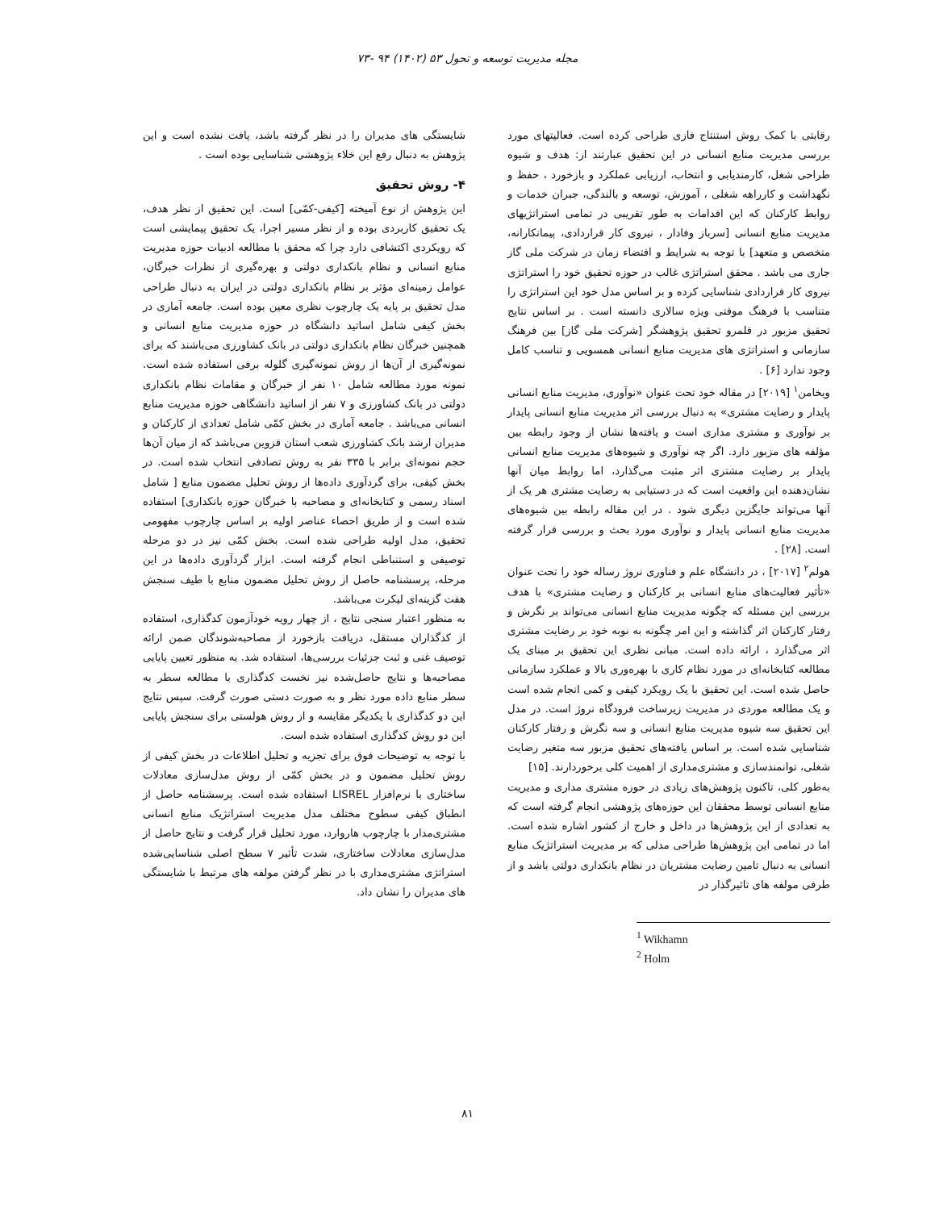مجله مدیریت توسعه و تحول ۵۳ (۱۴۰۲) ۹۴ -۷۳
رقابتی با کمک روش استنتاج فازی طراحی کرده است. فعالیتهای مورد بررسی مدیریت منابع انسانی در این تحقیق عبارتند از: هدف و شیوه طراحی شغل، کارمندیابی و انتخاب، ارزیابی عملکرد و بازخورد ، حفظ و نگهداشت و کارراهه شغلی ، آموزش، توسعه و بالندگی، جبران خدمات و روابط کارکنان که این اقدامات به طور تقریبی در تمامی استراتژیهای مدیریت منابع انسانی [سرباز وفادار ، نیروی کار قراردادی، پیمانکارانه، متخصص و متعهد] با توجه به شرایط و اقتضاء زمان در شرکت ملی گاز جاری می باشد . محقق استراتژی غالب در حوزه تحقیق خود را استراتژی نیروی کار قراردادی شناسایی کرده و بر اساس مدل خود این استراتژی را متناسب با فرهنگ موقتی ویژه سالاری دانسته است . بر اساس نتایج تحقیق مزبور در قلمرو تحقیق پژوهشگر [شرکت ملی گاز] بین فرهنگ سازمانی و استراتژی های مدیریت منابع انسانی همسویی و تناسب کامل وجود ندارد [۶] .
ویخامن<sup>۱</sup> [۲۰۱۹] در مقاله خود تحت عنوان «نوآوری، مدیریت منابع انسانی پایدار و رضایت مشتری» به دنبال بررسی اثر مدیریت منابع انسانی پایدار بر نوآوری و مشتری مداری است و یافته‌ها نشان از وجود رابطه بین مؤلفه های مزبور دارد. اگر چه نوآوری و شیوه‌های مدیریت منابع انسانی پایدار بر رضایت مشتری اثر مثبت می‌گذارد، اما روابط میان آنها نشان‌دهنده این واقعیت است که در دستیابی به رضایت مشتری هر یک از آنها می‌تواند جایگزین دیگری شود . در این مقاله رابطه بین شیوه‌های مدیریت منابع انسانی پایدار و نوآوری مورد بحث و بررسی قرار گرفته است. [۲۸] .
هولم<sup>۲</sup> [۲۰۱۷] ، در دانشگاه علم و فناوری نروژ رساله خود را تحت عنوان «تأثیر فعالیت‌های منابع انسانی بر کارکنان و رضایت مشتری» با هدف بررسی این مسئله که چگونه مدیریت منابع انسانی می‌تواند بر نگرش و رفتار کارکنان اثر گذاشته و این امر چگونه به نوبه خود بر رضایت مشتری اثر می‌گذارد ، ارائه داده است. مبانی نظری این تحقیق بر مبنای یک مطالعه کتابخانه‌ای در مورد نظام کاری با بهره‌وری بالا و عملکرد سازمانی حاصل شده است. این تحقیق با یک رویکرد کیفی و کمی انجام شده است و یک مطالعه موردی در مدیریت زیرساخت فرودگاه نروژ است. در مدل این تحقیق سه شیوه مدیریت منابع انسانی و سه نگرش و رفتار کارکنان شناسایی شده است. بر اساس یافته‌های تحقیق مزبور سه متغیر رضایت شغلی، توانمندسازی و مشتری‌مداری از اهمیت کلی برخوردارند. [۱۵]
به‌طور کلی، تاکنون پژوهش‌های زیادی در حوزه مشتری مداری و مدیریت منابع انسانی توسط محققان این حوزه‌های پژوهشی انجام گرفته است که به تعدادی از این پژوهش‌ها در داخل و خارج از کشور اشاره شده است. اما در تمامی این پژوهش‌ها طراحی مدلی که بر مدیریت استراتژیک منابع انسانی به دنبال تامین رضایت مشتریان در نظام بانکداری دولتی باشد و از طرفی مولفه های تاثیرگذار در
<sup>1</sup> Wikhamn
<sup>2</sup> Holm
شایستگی های مدیران را در نظر گرفته باشد، یافت نشده است و این پژوهش به دنبال رفع این خلاء پژوهشی شناسایی بوده است .
۴- روش تحقیق
این پژوهش از نوع آمیخته [کیفی-کمّی] است. این تحقیق از نظر هدف، یک تحقیق کاربردی بوده و از نظر مسیر اجرا، یک تحقیق پیمایشی است که رویکردی اکتشافی دارد چرا که محقق با مطالعه ادبیات حوزه مدیریت منابع انسانی و نظام بانکداری دولتی و بهره‌گیری از نظرات خبرگان، عوامل زمینه‌ای مؤثر بر نظام بانکداری دولتی در ایران به دنبال طراحی مدل تحقیق بر پایه یک چارچوب نظری معین بوده است. جامعه آماری در بخش کیفی شامل اساتید دانشگاه در حوزه مدیریت منابع انسانی و همچنین خبرگان نظام بانکداری دولتی در بانک کشاورزی می‌باشند که برای نمونه‌گیری از آن‌ها از روش نمونه‌گیری گلوله برفی استفاده شده است. نمونه مورد مطالعه شامل ۱۰ نفر از خبرگان و مقامات نظام بانکداری دولتی در بانک کشاورزی و ۷ نفر از اساتید دانشگاهی حوزه مدیریت منابع انسانی می‌باشد . جامعه آماری در بخش کمّی شامل تعدادی از کارکنان و مدیران ارشد بانک کشاورزی شعب استان قزوین می‌باشد که از میان آن‌ها حجم نمونه‌ای برابر با ۳۳۵ نفر به روش تصادفی انتخاب شده است. در بخش کیفی، برای گردآوری داده‌ها از روش تحلیل مضمون منابع [ شامل اسناد رسمی و کتابخانه‌ای و مصاحبه با خبرگان حوزه بانکداری] استفاده شده است و از طریق احصاء عناصر اولیه بر اساس چارچوب مفهومی تحقیق، مدل اولیه طراحی شده است. بخش کمّی نیز در دو مرحله توصیفی و استنباطی انجام گرفته است. ابزار گردآوری داده‌ها در این مرحله، پرسشنامه حاصل از روش تحلیل مضمون منابع با طیف سنجش هفت گزینه‌ای لیکرت می‌باشد.
به منظور اعتبار سنجی نتایج ، از چهار رویه خودآزمون کدگذاری، استفاده از کدگذاران مستقل، دریافت بازخورد از مصاحبه‌شوندگان ضمن ارائه توصیف غنی و ثبت جزئیات بررسی‌ها، استفاده شد. به منظور تعیین پایایی مصاحبه‌ها و نتایج حاصل‌شده نیز نخست کدگذاری با مطالعه سطر به سطر منابع داده مورد نظر و به صورت دستی صورت گرفت. سپس نتایج این دو کدگذاری با یکدیگر مقایسه و از روش هولستی برای سنجش پایایی این دو روش کدگذاری استفاده شده است.
با توجه به توضیحات فوق برای تجزیه و تحلیل اطلاعات در بخش کیفی از روش تحلیل مضمون و در بخش کمّی از روش مدل‌سازی معادلات ساختاری با نرم‌افزار LISREL استفاده شده است. پرسشنامه حاصل از انطباق کیفی سطوح مختلف مدل مدیریت استراتژیک منابع انسانی مشتری‌مدار با چارچوب هاروارد، مورد تحلیل قرار گرفت و نتایج حاصل از مدل‌سازی معادلات ساختاری، شدت تأثیر ۷ سطح اصلی شناسایی‌شده استراتژی مشتری‌مداری با در نظر گرفتن مولفه های مرتبط با شایستگی های مدیران را نشان داد.
۸۱